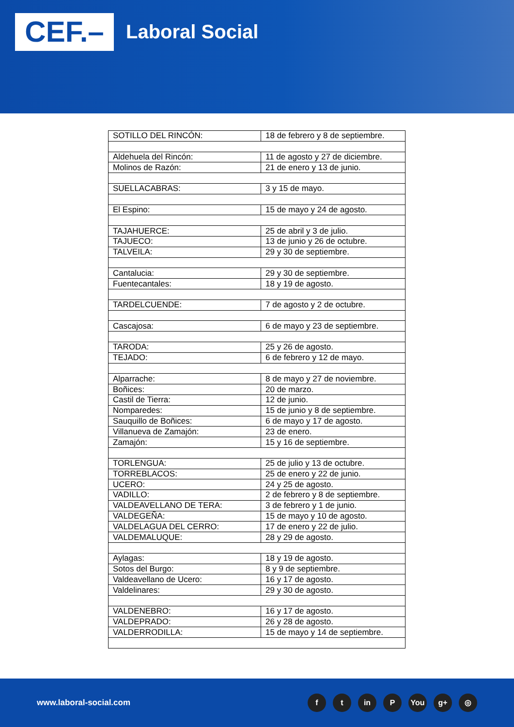CEF.–
Laboral Social
| SOTILLO DEL RINCÓN: | 18 de febrero y 8 de septiembre. |
| Aldehuela del Rincón: | 11 de agosto y 27 de diciembre. |
| Molinos de Razón: | 21 de enero y 13 de junio. |
| SUELLACABRAS: | 3 y 15 de mayo. |
| El Espino: | 15 de mayo y 24 de agosto. |
| TAJAHUERCE: | 25 de abril y 3 de julio. |
| TAJUECO: | 13 de junio y 26 de octubre. |
| TALVEILA: | 29 y 30 de septiembre. |
| Cantalucia: | 29 y 30 de septiembre. |
| Fuentecantales: | 18 y 19 de agosto. |
| TARDELCUENDE: | 7 de agosto y 2 de octubre. |
| Cascajosa: | 6 de mayo y 23 de septiembre. |
| TARODA: | 25 y 26 de agosto. |
| TEJADO: | 6 de febrero y 12 de mayo. |
| Alparrache: | 8 de mayo y 27 de noviembre. |
| Boñices: | 20 de marzo. |
| Castil de Tierra: | 12 de junio. |
| Nomparedes: | 15 de junio y 8 de septiembre. |
| Sauquillo de Boñices: | 6 de mayo y 17 de agosto. |
| Villanueva de Zamajón: | 23 de enero. |
| Zamajón: | 15 y 16 de septiembre. |
| TORLENGUA: | 25 de julio y 13 de octubre. |
| TORREBLACOS: | 25 de enero y 22 de junio. |
| UCERO: | 24 y 25 de agosto. |
| VADILLO: | 2 de febrero y 8 de septiembre. |
| VALDEAVELLANO DE TERA: | 3 de febrero y 1 de junio. |
| VALDEGEÑA: | 15 de mayo y 10 de agosto. |
| VALDELAGUA DEL CERRO: | 17 de enero y 22 de julio. |
| VALDEMALUQUE: | 28 y 29 de agosto. |
| Aylagas: | 18 y 19 de agosto. |
| Sotos del Burgo: | 8 y 9 de septiembre. |
| Valdeavellano de Ucero: | 16 y 17 de agosto. |
| Valdelinares: | 29 y 30 de agosto. |
| VALDENEBRO: | 16 y 17 de agosto. |
| VALDEPRADO: | 26 y 28 de agosto. |
| VALDERRODILLA: | 15 de mayo y 14 de septiembre. |
www.laboral-social.com
f t in P You g+ ◎